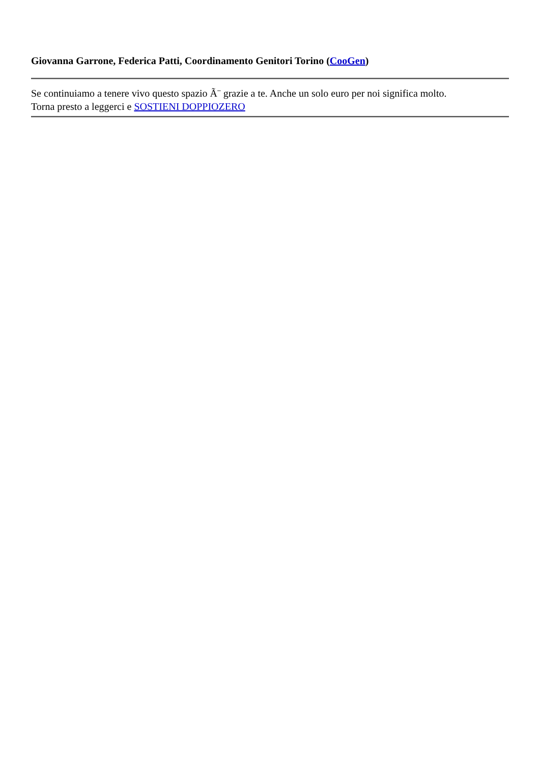Giovanna Garrone, Federica Patti, Coordinamento Genitori Torino (CooGen)
Se continuiamo a tenere vivo questo spazio Ã¨ grazie a te. Anche un solo euro per noi significa molto.
Torna presto a leggerci e SOSTIENI DOPPIOZERO